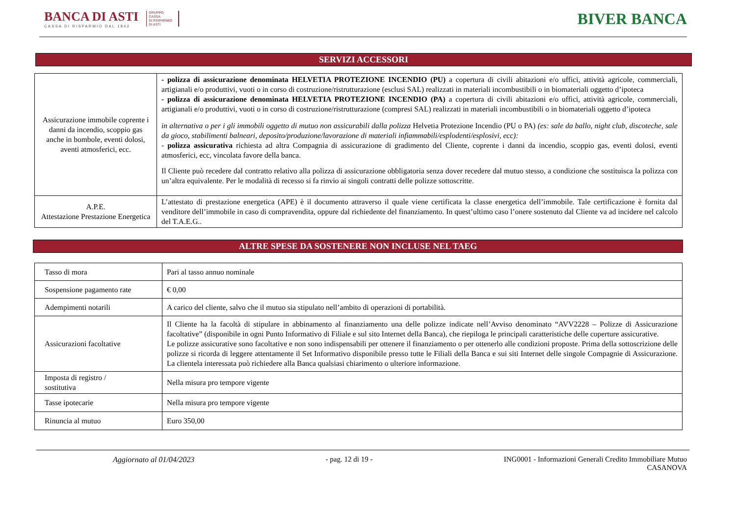BANCA DI ASTI
CASSA DI RISPARMIO DAL 1842
GRUPPO
CASSA
DI RISPARMIO
DI ASTI
BIVER BANCA
SERVIZI ACCESSORI
| Assicurazione immobile coprente i danni da incendio, scoppio gas anche in bombole, eventi dolosi, aventi atmosferici, ecc. | - polizza di assicurazione denominata HELVETIA PROTEZIONE INCENDIO (PU) a copertura di civili abitazioni e/o uffici, attività agricole, commerciali, artigianali e/o produttivi, vuoti o in corso di costruzione/ristrutturazione (esclusi SAL) realizzati in materiali incombustibili o in biomateriali oggetto d’ipoteca - polizza di assicurazione denominata HELVETIA PROTEZIONE INCENDIO (PA) a copertura di civili abitazioni e/o uffici, attività agricole, commerciali, artigianali e/o produttivi, vuoti o in corso di costruzione/ristrutturazione (compresi SAL) realizzati in materiali incombustibili o in biomateriali oggetto d’ipoteca in alternativa o per i gli immobili oggetto di mutuo non assicurabili dalla polizza Helvetia Protezione Incendio (PU o PA) (es: sale da ballo, night club, discoteche, sale da gioco, stabilimenti balneari, deposito/produzione/lavorazione di materiali infiammabili/esplodenti/esplosivi, ecc): - polizza assicurativa richiesta ad altra Compagnia di assicurazione di gradimento del Cliente, coprente i danni da incendio, scoppio gas, eventi dolosi, eventi atmosferici, ecc, vincolata favore della banca. Il Cliente può recedere dal contratto relativo alla polizza di assicurazione obbligatoria senza dover recedere dal mutuo stesso, a condizione che sostituisca la polizza con un’altra equivalente. Per le modalità di recesso si fa rinvio ai singoli contratti delle polizze sottoscritte. |
| A.P.E. Attestazione Prestazione Energetica | L’attestato di prestazione energetica (APE) è il documento attraverso il quale viene certificata la classe energetica dell’immobile. Tale certificazione è fornita dal venditore dell’immobile in caso di compravendita, oppure dal richiedente del finanziamento. In quest’ultimo caso l’onere sostenuto dal Cliente va ad incidere nel calcolo del T.A.E.G.. |
ALTRE SPESE DA SOSTENERE NON INCLUSE NEL TAEG
| Tasso di mora | Pari al tasso annuo nominale |
| Sospensione pagamento rate | € 0,00 |
| Adempimenti notarili | A carico del cliente, salvo che il mutuo sia stipulato nell’ambito di operazioni di portabilità. |
| Assicurazioni facoltative | Il Cliente ha la facoltà di stipulare in abbinamento al finanziamento una delle polizze indicate nell’Avviso denominato “AVV2228 – Polizze di Assicurazione facoltative” (disponibile in ogni Punto Informativo di Filiale e sul sito Internet della Banca), che riepiloga le principali caratteristiche delle coperture assicurative. Le polizze assicurative sono facoltative e non sono indispensabili per ottenere il finanziamento o per ottenerlo alle condizioni proposte. Prima della sottoscrizione delle polizze si ricorda di leggere attentamente il Set Informativo disponibile presso tutte le Filiali della Banca e sui siti Internet delle singole Compagnie di Assicurazione. La clientela interessata può richiedere alla Banca qualsiasi chiarimento o ulteriore informazione. |
| Imposta di registro / sostitutiva | Nella misura pro tempore vigente |
| Tasse ipotecarie | Nella misura pro tempore vigente |
| Rinuncia al mutuo | Euro 350,00 |
Aggiornato al 01/04/2023 - pag. 12 di 19 - ING0001 - Informazioni Generali Credito Immobiliare Mutuo
CASANOVA